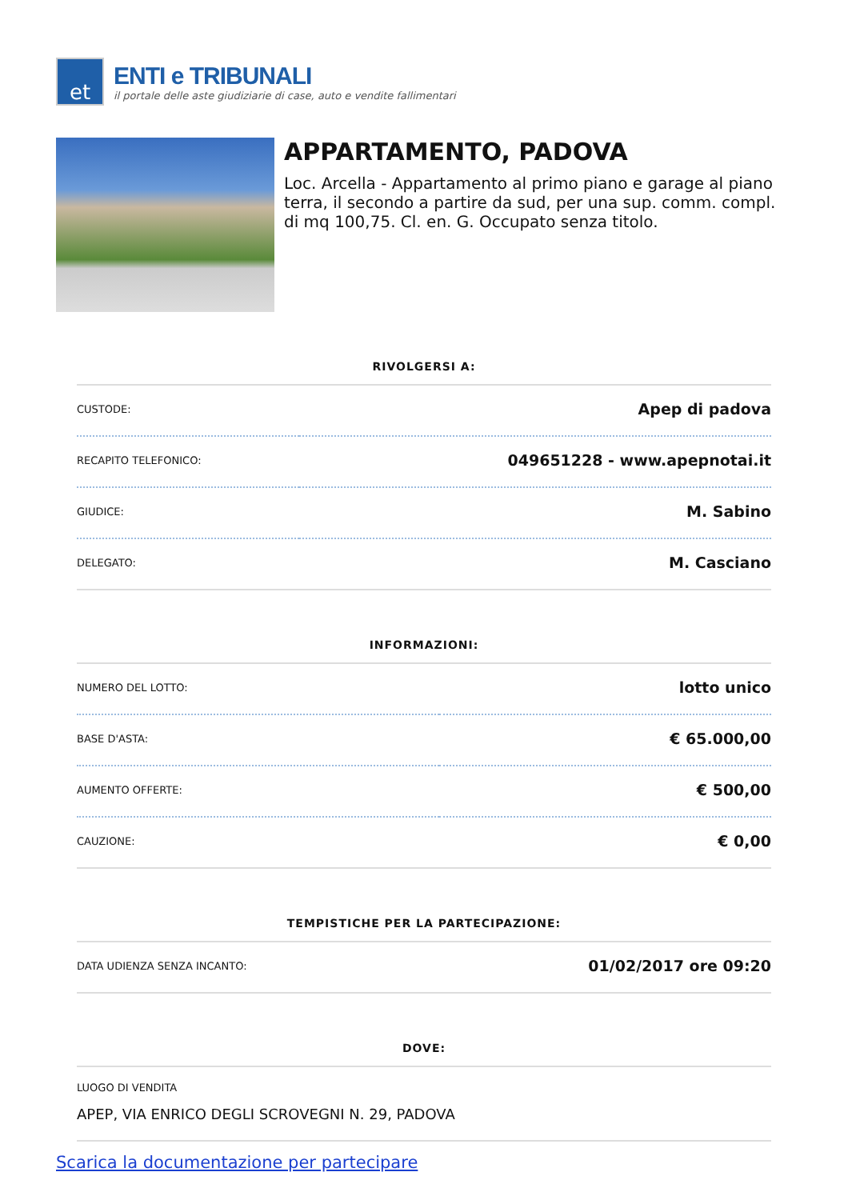et
ENTI e TRIBUNALI
il portale delle aste giudiziarie di case, auto e vendite fallimentari
APPARTAMENTO, PADOVA
Loc. Arcella - Appartamento al primo piano e garage al piano terra, il secondo a partire da sud, per una sup. comm. compl. di mq 100,75. Cl. en. G. Occupato senza titolo.
RIVOLGERSI A:
| CUSTODE: | Apep di padova |
| RECAPITO TELEFONICO: | 049651228 - www.apepnotai.it |
| GIUDICE: | M. Sabino |
| DELEGATO: | M. Casciano |
INFORMAZIONI:
| NUMERO DEL LOTTO: | lotto unico |
| BASE D'ASTA: | € 65.000,00 |
| AUMENTO OFFERTE: | € 500,00 |
| CAUZIONE: | € 0,00 |
TEMPISTICHE PER LA PARTECIPAZIONE:
| DATA UDIENZA SENZA INCANTO: | 01/02/2017 ore 09:20 |
DOVE:
| LUOGO DI VENDITA APEP, VIA ENRICO DEGLI SCROVEGNI N. 29, PADOVA |
Scarica la documentazione per partecipare